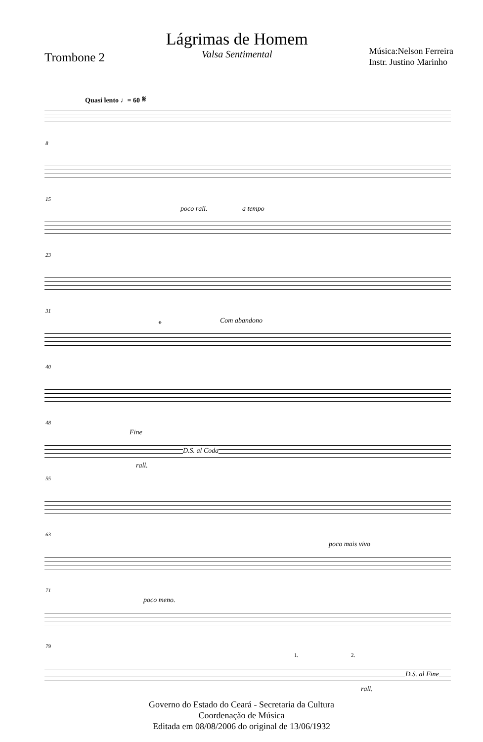Trombone 2
Lágrimas de Homem
Valsa Sentimental
Música:Nelson Ferreira
Instr. Justino Marinho
Quasi lento ♩= 60 𝄋
8
15
poco rall. a tempo
23
31
𝄌 Com abandono
40
48
Fine
D.S. al Coda
rall.
55
63
poco mais vivo
71
poco meno.
79
1. 2.
D.S. al Fine
rall.
Governo do Estado do Ceará - Secretaria da Cultura
Coordenação de Música
Editada em 08/08/2006 do original de 13/06/1932